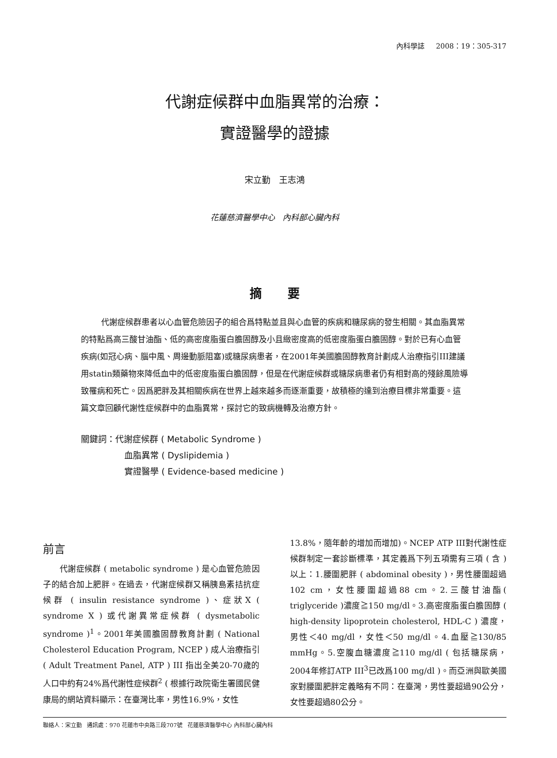內科學誌 2008：19：305-317
代謝症候群中血脂異常的治療：
實證醫學的證據
宋立勤 王志鴻
花蓮慈濟醫學中心 內科部心臟內科
摘 要
代謝症候群患者以心血管危險因子的組合爲特點並且與心血管的疾病和糖尿病的發生相關。其血脂異常的特點爲高三酸甘油酯、低的高密度脂蛋白膽固醇及小且緻密度高的低密度脂蛋白膽固醇。對於已有心血管疾病(如冠心病、腦中風、周邊動脈阻塞)或糖尿病患者，在2001年美國膽固醇教育計劃成人治療指引III建議用statin類藥物來降低血中的低密度脂蛋白膽固醇，但是在代謝症候群或糖尿病患者仍有相對高的殘餘風險導致罹病和死亡。因爲肥胖及其相關疾病在世界上越來越多而逐漸重要，故積極的達到治療目標非常重要。這篇文章回顧代謝性症候群中的血脂異常，探討它的致病機轉及治療方針。
關鍵詞：代謝症候群 ( Metabolic Syndrome )
血脂異常 ( Dyslipidemia )
實證醫學 ( Evidence-based medicine )
前言
代謝症候群 ( metabolic syndrome ) 是心血管危險因子的結合加上肥胖。在過去，代謝症候群又稱胰島素拮抗症候群 ( insulin resistance syndrome )、症狀X ( syndrome X ) 或代謝異常症候群 ( dysmetabolic syndrome )<sup>1</sup>。2001年美國膽固醇教育計劃 ( National Cholesterol Education Program, NCEP ) 成人治療指引 ( Adult Treatment Panel, ATP ) III 指出全美20-70歲的人口中約有24%爲代謝性症候群<sup>2</sup> ( 根據行政院衛生署國民健康局的網站資料顯示：在臺灣比率，男性16.9%，女性
13.8%，隨年齡的增加而增加)。NCEP ATP III對代謝性症候群制定一套診斷標準，其定義爲下列五項需有三項 ( 含 ) 以上：1.腰圍肥胖 ( abdominal obesity )，男性腰圍超過102 cm，女性腰圍超過88 cm。2.三酸甘油酯( triglyceride )濃度≧150 mg/dl。3.高密度脂蛋白膽固醇 ( high-density lipoprotein cholesterol, HDL-C ) 濃度，男性＜40 mg/dl，女性＜50 mg/dl。4.血壓≧130/85 mmHg。5.空腹血糖濃度≧110 mg/dl ( 包括糖尿病，2004年修訂ATP III<sup>3</sup>已改爲100 mg/dl )。而亞洲與歐美國家對腰圍肥胖定義略有不同：在臺灣，男性要超過90公分，女性要超過80公分。
聯絡人：宋立勤 通訊處：970 花蓮市中央路三段707號 花蓮慈濟醫學中心 內科部心臟內科